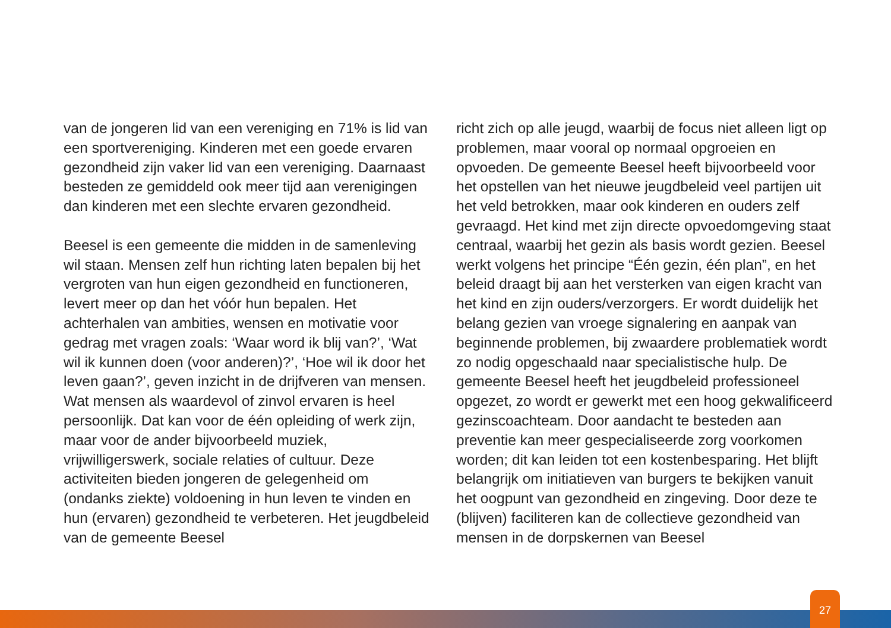van de jongeren lid van een vereniging en 71% is lid van een sportvereniging. Kinderen met een goede ervaren gezondheid zijn vaker lid van een vereniging. Daarnaast besteden ze gemiddeld ook meer tijd aan verenigingen dan kinderen met een slechte ervaren gezondheid.
Beesel is een gemeente die midden in de samenleving wil staan. Mensen zelf hun richting laten bepalen bij het vergroten van hun eigen gezondheid en functioneren, levert meer op dan het vóór hun bepalen. Het achterhalen van ambities, wensen en motivatie voor gedrag met vragen zoals: ‘Waar word ik blij van?’, ‘Wat wil ik kunnen doen (voor anderen)?’, ‘Hoe wil ik door het leven gaan?’, geven inzicht in de drijfveren van mensen. Wat mensen als waardevol of zinvol ervaren is heel persoonlijk. Dat kan voor de één opleiding of werk zijn, maar voor de ander bijvoorbeeld muziek, vrijwilligerswerk, sociale relaties of cultuur. Deze activiteiten bieden jongeren de gelegenheid om (ondanks ziekte) voldoening in hun leven te vinden en hun (ervaren) gezondheid te verbeteren. Het jeugdbeleid van de gemeente Beesel
richt zich op alle jeugd, waarbij de focus niet alleen ligt op problemen, maar vooral op normaal opgroeien en opvoeden. De gemeente Beesel heeft bijvoorbeeld voor het opstellen van het nieuwe jeugdbeleid veel partijen uit het veld betrokken, maar ook kinderen en ouders zelf gevraagd. Het kind met zijn directe opvoedomgeving staat centraal, waarbij het gezin als basis wordt gezien. Beesel werkt volgens het principe “Één gezin, één plan”, en het beleid draagt bij aan het versterken van eigen kracht van het kind en zijn ouders/verzorgers. Er wordt duidelijk het belang gezien van vroege signalering en aanpak van beginnende problemen, bij zwaardere problematiek wordt zo nodig opgeschaald naar specialistische hulp. De gemeente Beesel heeft het jeugdbeleid professioneel opgezet, zo wordt er gewerkt met een hoog gekwalificeerd gezinscoachteam. Door aandacht te besteden aan preventie kan meer gespecialiseerde zorg voorkomen worden; dit kan leiden tot een kostenbesparing. Het blijft belangrijk om initiatieven van burgers te bekijken vanuit het oogpunt van gezondheid en zingeving. Door deze te (blijven) faciliteren kan de collectieve gezondheid van mensen in de dorpskernen van Beesel
27